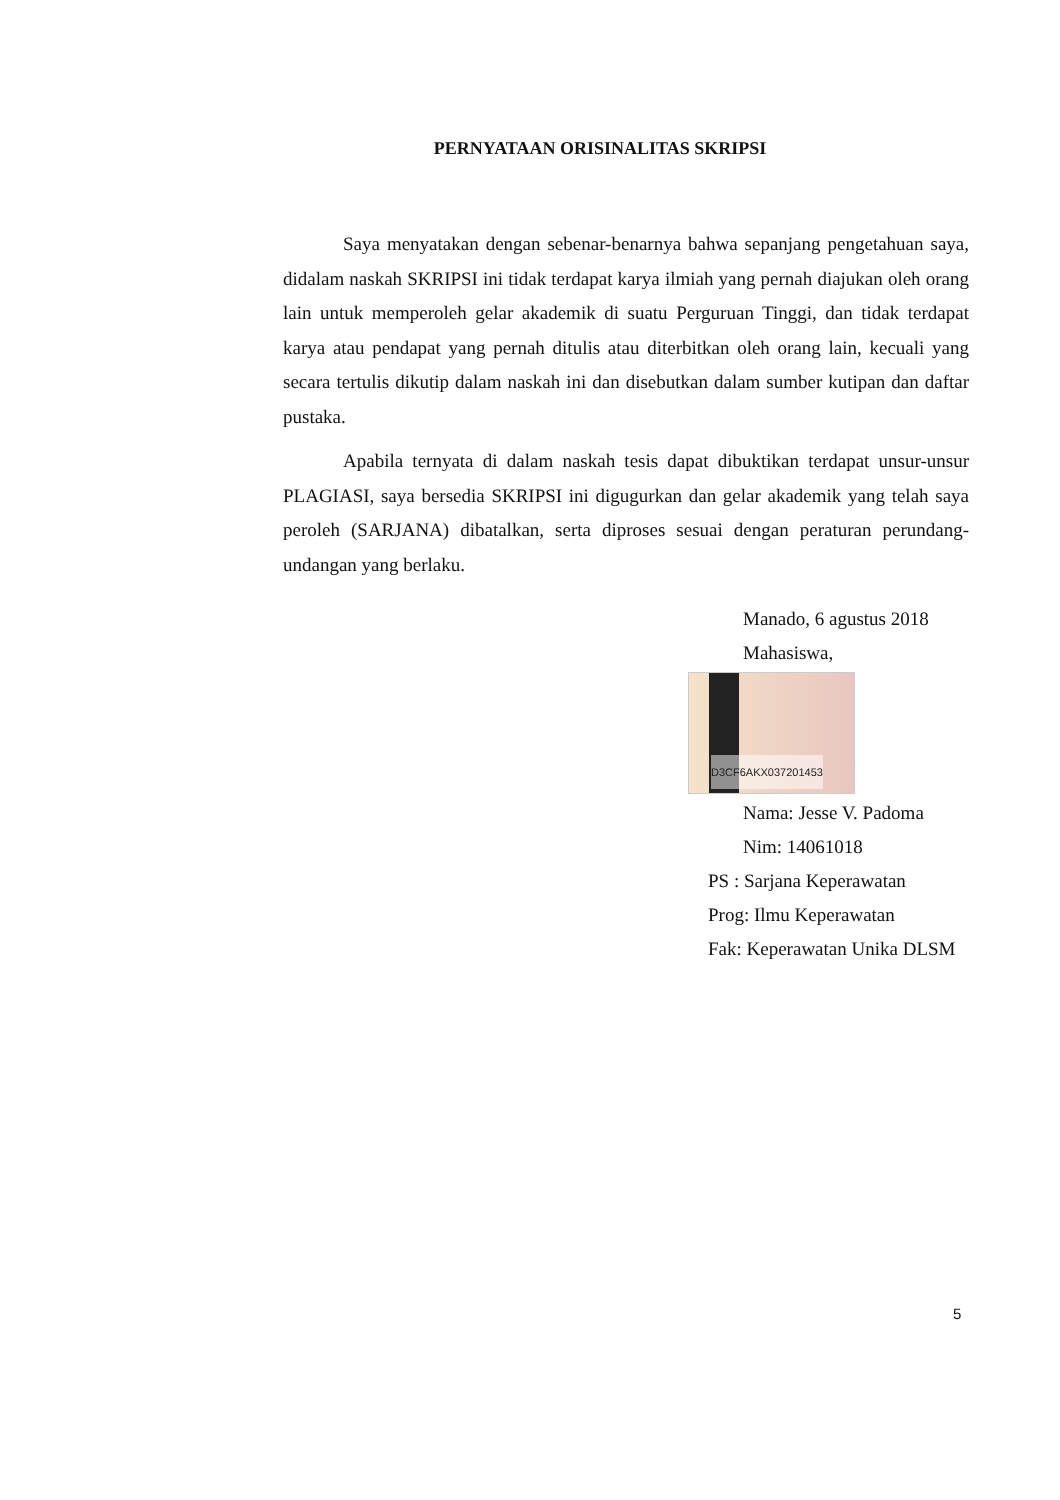PERNYATAAN ORISINALITAS SKRIPSI
Saya menyatakan dengan sebenar-benarnya bahwa sepanjang pengetahuan saya, didalam naskah SKRIPSI ini tidak terdapat karya ilmiah yang pernah diajukan oleh orang lain untuk memperoleh gelar akademik di suatu Perguruan Tinggi, dan tidak terdapat karya atau pendapat yang pernah ditulis atau diterbitkan oleh orang lain, kecuali yang secara tertulis dikutip dalam naskah ini dan disebutkan dalam sumber kutipan dan daftar pustaka.
Apabila ternyata di dalam naskah tesis dapat dibuktikan terdapat unsur-unsur PLAGIASI, saya bersedia SKRIPSI ini digugurkan dan gelar akademik yang telah saya peroleh (SARJANA) dibatalkan, serta diproses sesuai dengan peraturan perundang-undangan yang berlaku.
Manado, 6 agustus 2018
Mahasiswa,
D3CF6AKX037201453
Nama: Jesse V. Padoma
Nim: 14061018
PS : Sarjana Keperawatan
Prog: Ilmu Keperawatan
Fak: Keperawatan Unika DLSM
5